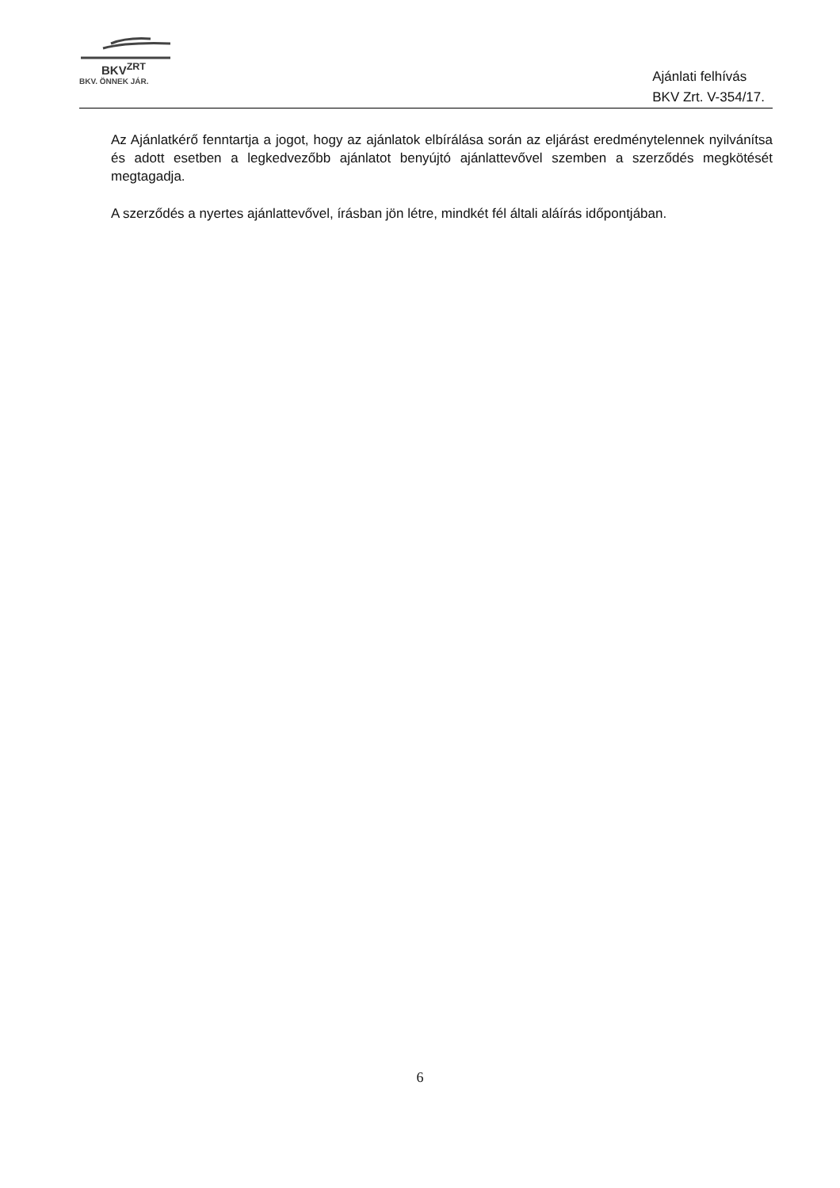BKV<sup>ZRT</sup>
BKV. ÖNNEK JÁR.
Ajánlati felhívás
BKV Zrt. V-354/17.
Az Ajánlatkérő fenntartja a jogot, hogy az ajánlatok elbírálása során az eljárást eredménytelennek nyilvánítsa és adott esetben a legkedvezőbb ajánlatot benyújtó ajánlattevővel szemben a szerződés megkötését megtagadja.
A szerződés a nyertes ajánlattevővel, írásban jön létre, mindkét fél általi aláírás időpontjában.
6